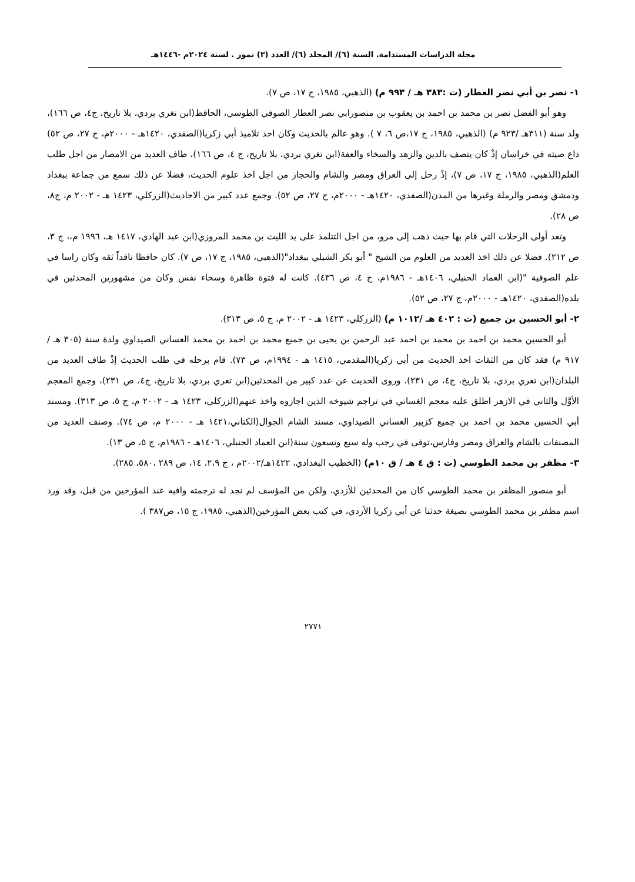مجلة الدراسات المستدامة. السنة (٦)/ المجلد (٦)/ العدد (٣) تموز . لسنة ٢٠٢٤م -١٤٤٦هـ
١- نصر بن أبي نصر العطار (ت :٣٨٣ هـ / ٩٩٣ م) (الذهبي، ١٩٨٥، ج ١٧، ص ٧).
وهو أبو الفضل نصر بن محمد بن احمد بن يعقوب بن منصورابي نصر العطار الصوفي الطوسي، الحافظ(ابن تغري بردي، بلا تاريخ، ج٤، ص ١٦٦)، ولد سنة (٣١١هـ /٩٢٣ م) (الذهبي، ١٩٨٥، ج ١٧،ص ٦، ٧ ). وهو عالم بالحديث وكان احد تلاميذ أبي زكريا(الصفدي، ١٤٢٠هـ - ٢٠٠٠م، ج ٢٧، ص ٥٢) ذاع صيته في خراسان إذْ كان يتصف بالدين والزهد والسخاء والعفة(ابن تغري بردي، بلا تاريخ، ج ٤، ص ١٦٦)، طاف العديد من الامصار من اجل طلب العلم(الذهبي، ١٩٨٥، ج ١٧، ص ٧)، إذْ رحل إلى العراق ومصر والشام والحجاز من اجل اخذ علوم الحديث، فضلا عن ذلك سمع من جماعة ببغداد ودمشق ومصر والرملة وغيرها من المدن(الصفدي، ١٤٢٠هـ - ٢٠٠٠م، ج ٢٧، ص ٥٢). وجمع عدد كبير من الاحاديث(الزركلي، ١٤٢٣ هـ - ٢٠٠٢ م، ج٨، ص ٢٨).
وتعد أولى الرحلات التي قام بها حيث ذهب إلى مرو، من اجل التتلمذ على يد الليث بن محمد المروزي(ابن عبد الهادي، ١٤١٧ هـ، ١٩٩٦ م،، ج ٣، ص ٢١٢). فضلا عن ذلك اخذ العديد من العلوم من الشيخ " أبو بكر الشبلي ببغداد"(الذهبي، ١٩٨٥، ج ١٧، ص ٧). كان حافظا ناقداً ثقه وكان راسا في علم الصوفية "(ابن العماد الحنبلي، ١٤٠٦هـ - ١٩٨٦م، ج ٤، ص ٤٣٦). كانت له فتوة ظاهرة وسخاء نفس وكان من مشهورين المحدثين في بلده(الصفدي، ١٤٢٠هـ - ٢٠٠٠م، ج ٢٧، ص ٥٢).
٢- أبو الحسين بن جميع (ت : ٤٠٢ هـ /١٠١٢ م) (الزركلي، ١٤٢٣ هـ - ٢٠٠٢ م، ج ٥، ص ٣١٣).
أبو الحسين محمد بن احمد بن محمد بن احمد عبد الرحمن بن يحيى بن جميع محمد بن احمد بن محمد الغساني الصيداوي ولدة سنة (٣٠٥ هـ /٩١٧ م) فقد كان من الثقات اخذ الحديث من أبي زكريا(المقدمي، ١٤١٥ هـ - ١٩٩٤م، ص ٧٣). قام برحله في طلب الحديث إذْ طاف العديد من البلدان(ابن تغري بردي، بلا تاريخ، ج٤، ص ٢٣١). وروى الحديث عن عدد كبير من المحدثين(ابن تغري بردي، بلا تاريخ، ج٤، ص ٢٣١)، وجمع المعجم الأوَّل والثاني في الازهر اطلق عليه معجم الغساني في تراجم شيوخه الذين اجازوه واخذ عنهم(الزركلي، ١٤٢٣ هـ - ٢٠٠٢ م، ج ٥، ص ٣١٣). ومسند أبي الحسين محمد بن احمد بن جميع كزبير الغساني الصيداوي، مسند الشام الجوال(الكتاني،١٤٢١ هـ - ٢٠٠٠ م، ص ٧٤). وصنف العديد من المصنفات بالشام والعراق ومصر وفارس،توفى في رجب وله سبع وتسعون سنة(ابن العماد الحنبلي، ١٤٠٦هـ - ١٩٨٦م، ج ٥، ص ١٣).
٣- مظفر بن محمد الطوسي (ت : ق ٤ هـ / ق ١٠م) (الخطيب البغدادي، ١٤٢٢هـ/٢٠٠٢م ، ج ٢،٩، ١٤، ص ٢٨٩ ،٥٨٠، ٢٨٥).
أبو منصور المظفر بن محمد الطوسي كان من المحدثين للأزدي، ولكن من المؤسف لم نجد له ترجمته وافيه عند المؤرخين من قبل، وقد ورد اسم مظفر بن محمد الطوسي بصيغة حدثنا عن أبي زكريا الأزدي، في كتب بعض المؤرخين(الذهبي، ١٩٨٥، ج ١٥، ص٣٨٧ ).
٢٧٧١